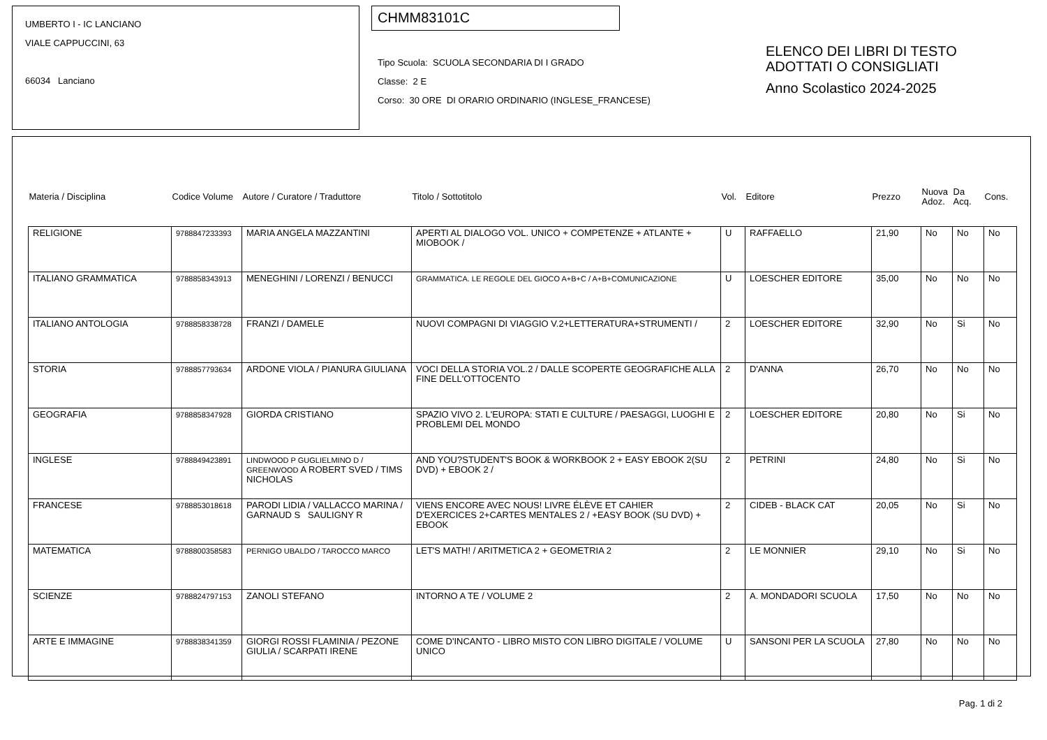UMBERTO I - IC LANCIANO
VIALE CAPPUCCINI, 63
66034 Lanciano
CHMM83101C
Tipo Scuola: SCUOLA SECONDARIA DI I GRADO
Classe: 2 E
Corso: 30 ORE DI ORARIO ORDINARIO (INGLESE_FRANCESE)
ELENCO DEI LIBRI DI TESTO
ADOTTATI O CONSIGLIATI
Anno Scolastico 2024-2025
| Materia / Disciplina | Codice Volume | Autore / Curatore / Traduttore | Titolo / Sottotitolo | Vol. | Editore | Prezzo | Nuova Adoz. | Da Acq. | Cons. |
| --- | --- | --- | --- | --- | --- | --- | --- | --- | --- |
| RELIGIONE | 9788847233393 | MARIA ANGELA MAZZANTINI | APERTI AL DIALOGO VOL. UNICO + COMPETENZE + ATLANTE + MIOBOOK / | U | RAFFAELLO | 21,90 | No | No | No |
| ITALIANO GRAMMATICA | 9788858343913 | MENEGHINI / LORENZI / BENUCCI | GRAMMATICA. LE REGOLE DEL GIOCO A+B+C / A+B+COMUNICAZIONE | U | LOESCHER EDITORE | 35,00 | No | No | No |
| ITALIANO ANTOLOGIA | 9788858338728 | FRANZI / DAMELE | NUOVI COMPAGNI DI VIAGGIO V.2+LETTERATURA+STRUMENTI / | 2 | LOESCHER EDITORE | 32,90 | No | Si | No |
| STORIA | 9788857793634 | ARDONE VIOLA / PIANURA GIULIANA | VOCI DELLA STORIA VOL.2 / DALLE SCOPERTE GEOGRAFICHE ALLA FINE DELL'OTTOCENTO | 2 | D'ANNA | 26,70 | No | No | No |
| GEOGRAFIA | 9788858347928 | GIORDA CRISTIANO | SPAZIO VIVO 2. L'EUROPA: STATI E CULTURE / PAESAGGI, LUOGHI E PROBLEMI DEL MONDO | 2 | LOESCHER EDITORE | 20,80 | No | Si | No |
| INGLESE | 9788849423891 | LINDWOOD P GUGLIELMINO D / GREENWOOD A ROBERT SVED / TIMS NICHOLAS | AND YOU?STUDENT'S BOOK & WORKBOOK 2 + EASY EBOOK 2(SU DVD) + EBOOK 2 / | 2 | PETRINI | 24,80 | No | Si | No |
| FRANCESE | 9788853018618 | PARODI LIDIA / VALLACCO MARINA / GARNAUD S SAULIGNY R | VIENS ENCORE AVEC NOUS! LIVRE ÉLÈVE ET CAHIER D'EXERCICES 2+CARTES MENTALES 2 / +EASY BOOK (SU DVD) + EBOOK | 2 | CIDEB - BLACK CAT | 20,05 | No | Si | No |
| MATEMATICA | 9788800358583 | PERNIGO UBALDO / TAROCCO MARCO | LET'S MATH! / ARITMETICA 2 + GEOMETRIA 2 | 2 | LE MONNIER | 29,10 | No | Si | No |
| SCIENZE | 9788824797153 | ZANOLI STEFANO | INTORNO A TE / VOLUME 2 | 2 | A. MONDADORI SCUOLA | 17,50 | No | No | No |
| ARTE E IMMAGINE | 9788838341359 | GIORGI ROSSI FLAMINIA / PEZONE GIULIA / SCARPATI IRENE | COME D'INCANTO - LIBRO MISTO CON LIBRO DIGITALE / VOLUME UNICO | U | SANSONI PER LA SCUOLA | 27,80 | No | No | No |
Pag. 1 di 2